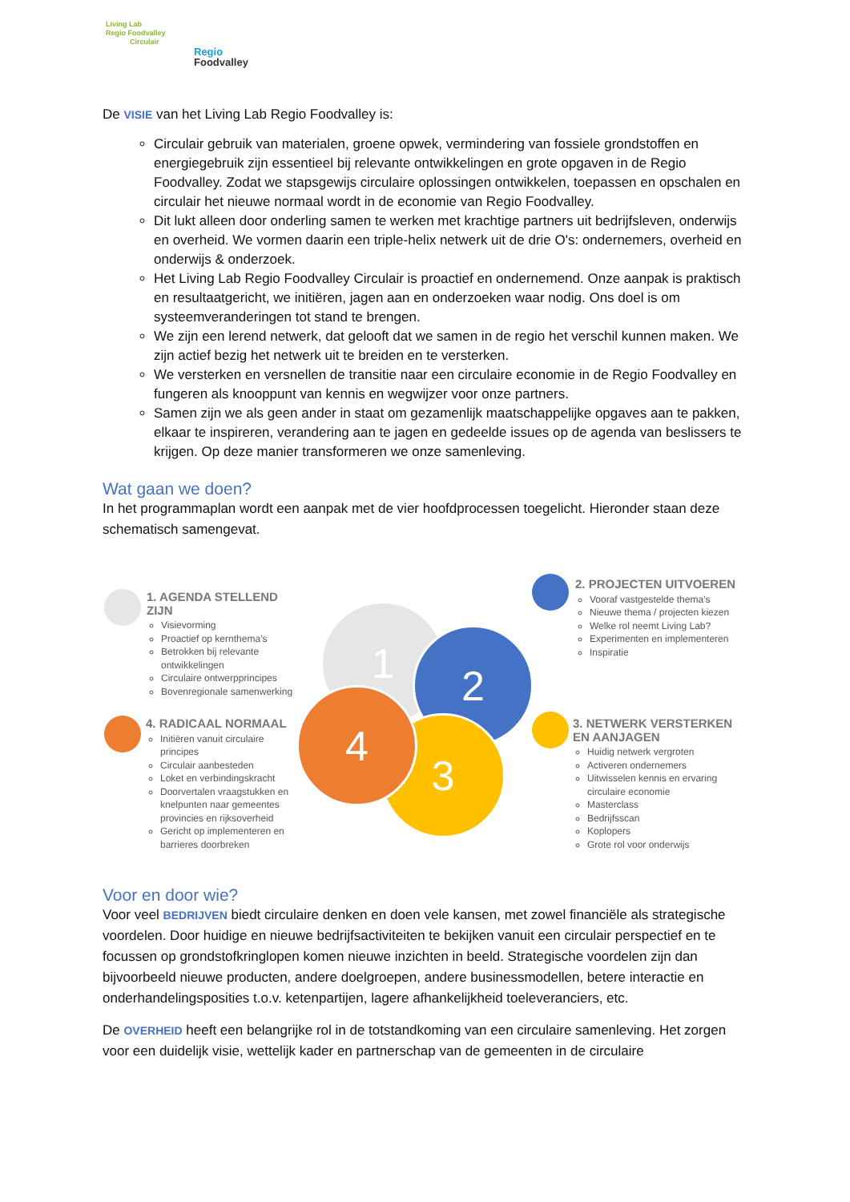Living Lab
Regio Foodvalley
Circulair
Regio
Foodvalley
De VISIE van het Living Lab Regio Foodvalley is:
Circulair gebruik van materialen, groene opwek, vermindering van fossiele grondstoffen en energiegebruik zijn essentieel bij relevante ontwikkelingen en grote opgaven in de Regio Foodvalley. Zodat we stapsgewijs circulaire oplossingen ontwikkelen, toepassen en opschalen en circulair het nieuwe normaal wordt in de economie van Regio Foodvalley.
Dit lukt alleen door onderling samen te werken met krachtige partners uit bedrijfsleven, onderwijs en overheid. We vormen daarin een triple-helix netwerk uit de drie O's: ondernemers, overheid en onderwijs & onderzoek.
Het Living Lab Regio Foodvalley Circulair is proactief en ondernemend. Onze aanpak is praktisch en resultaatgericht, we initiëren, jagen aan en onderzoeken waar nodig. Ons doel is om systeemveranderingen tot stand te brengen.
We zijn een lerend netwerk, dat gelooft dat we samen in de regio het verschil kunnen maken. We zijn actief bezig het netwerk uit te breiden en te versterken.
We versterken en versnellen de transitie naar een circulaire economie in de Regio Foodvalley en fungeren als knooppunt van kennis en wegwijzer voor onze partners.
Samen zijn we als geen ander in staat om gezamenlijk maatschappelijke opgaves aan te pakken, elkaar te inspireren, verandering aan te jagen en gedeelde issues op de agenda van beslissers te krijgen. Op deze manier transformeren we onze samenleving.
Wat gaan we doen?
In het programmaplan wordt een aanpak met de vier hoofdprocessen toegelicht. Hieronder staan deze schematisch samengevat.
1 2
3
4
1. AGENDA STELLEND ZIJN
Visievorming
Proactief op kernthema’s
Betrokken bij relevante ontwikkelingen
Circulaire ontwerpprincipes
Bovenregionale samenwerking
2. PROJECTEN UITVOEREN
Vooraf vastgestelde thema’s
Nieuwe thema / projecten kiezen
Welke rol neemt Living Lab?
Experimenten en implementeren
Inspiratie
4. RADICAAL NORMAAL
Initiëren vanuit circulaire principes
Circulair aanbesteden
Loket en verbindingskracht
Doorvertalen vraagstukken en knelpunten naar gemeentes provincies en rijksoverheid
Gericht op implementeren en barrieres doorbreken
3. NETWERK VERSTERKEN EN AANJAGEN
Huidig netwerk vergroten
Activeren ondernemers
Uitwisselen kennis en ervaring circulaire economie
Masterclass
Bedrijfsscan
Koplopers
Grote rol voor onderwijs
Voor en door wie?
Voor veel BEDRIJVEN biedt circulaire denken en doen vele kansen, met zowel financiële als strategische voordelen. Door huidige en nieuwe bedrijfsactiviteiten te bekijken vanuit een circulair perspectief en te focussen op grondstofkringlopen komen nieuwe inzichten in beeld. Strategische voordelen zijn dan bijvoorbeeld nieuwe producten, andere doelgroepen, andere businessmodellen, betere interactie en onderhandelingsposities t.o.v. ketenpartijen, lagere afhankelijkheid toeleveranciers, etc.
De OVERHEID heeft een belangrijke rol in de totstandkoming van een circulaire samenleving. Het zorgen voor een duidelijk visie, wettelijk kader en partnerschap van de gemeenten in de circulaire